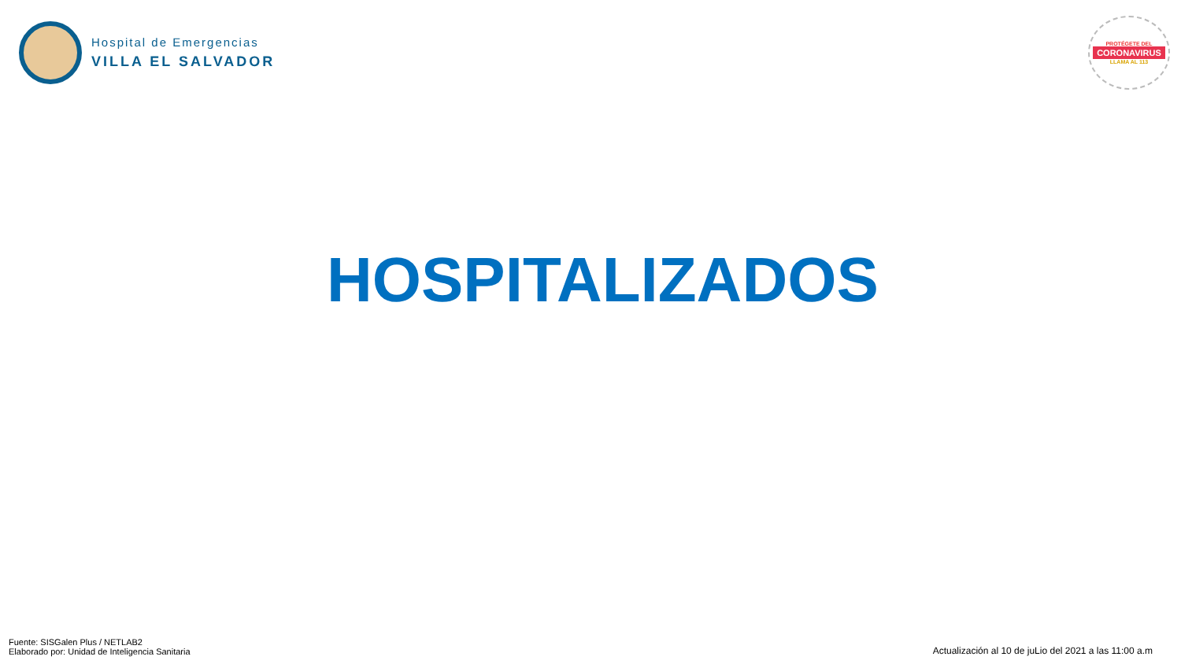Hospital de Emergencias
VILLA EL SALVADOR
PROTÉGETE DEL
CORONAVIRUS
LLAMA AL 113
HOSPITALIZADOS
Fuente: SISGalen Plus / NETLAB2
Elaborado por: Unidad de Inteligencia Sanitaria
Actualización al 10 de juLio del 2021 a las 11:00 a.m